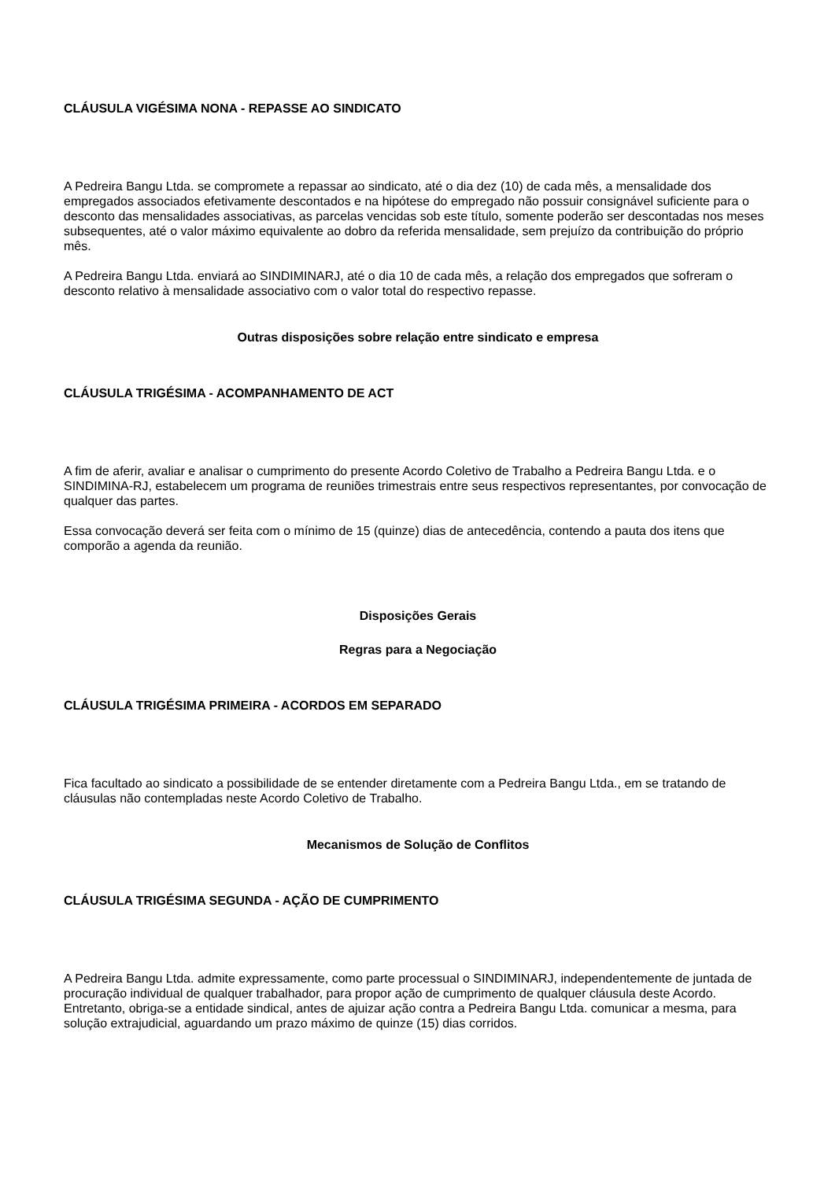CLÁUSULA VIGÉSIMA NONA - REPASSE AO SINDICATO
A Pedreira Bangu Ltda. se compromete a repassar ao sindicato, até o dia dez (10) de cada mês, a mensalidade dos empregados associados efetivamente descontados e na hipótese do empregado não possuir consignável suficiente para o desconto das mensalidades associativas, as parcelas vencidas sob este título, somente poderão ser descontadas nos meses subsequentes, até o valor máximo equivalente ao dobro da referida mensalidade, sem prejuízo da contribuição do próprio mês.
A Pedreira Bangu Ltda. enviará ao SINDIMINARJ, até o dia 10 de cada mês, a relação dos empregados que sofreram o desconto relativo à mensalidade associativo com o valor total do respectivo repasse.
Outras disposições sobre relação entre sindicato e empresa
CLÁUSULA TRIGÉSIMA - ACOMPANHAMENTO DE ACT
A fim de aferir, avaliar e analisar o cumprimento do presente Acordo Coletivo de Trabalho a Pedreira Bangu Ltda. e o SINDIMINA-RJ, estabelecem um programa de reuniões trimestrais entre seus respectivos representantes, por convocação de qualquer das partes.
Essa convocação deverá ser feita com o mínimo de 15 (quinze) dias de antecedência, contendo a pauta dos itens que comporão a agenda da reunião.
Disposições Gerais
Regras para a Negociação
CLÁUSULA TRIGÉSIMA PRIMEIRA - ACORDOS EM SEPARADO
Fica facultado ao sindicato a possibilidade de se entender diretamente com a Pedreira Bangu Ltda., em se tratando de cláusulas não contempladas neste Acordo Coletivo de Trabalho.
Mecanismos de Solução de Conflitos
CLÁUSULA TRIGÉSIMA SEGUNDA - AÇÃO DE CUMPRIMENTO
A Pedreira Bangu Ltda. admite expressamente, como parte processual o SINDIMINARJ, independentemente de juntada de procuração individual de qualquer trabalhador, para propor ação de cumprimento de qualquer cláusula deste Acordo. Entretanto, obriga-se a entidade sindical, antes de ajuizar ação contra a Pedreira Bangu Ltda. comunicar a mesma, para solução extrajudicial, aguardando um prazo máximo de quinze (15) dias corridos.